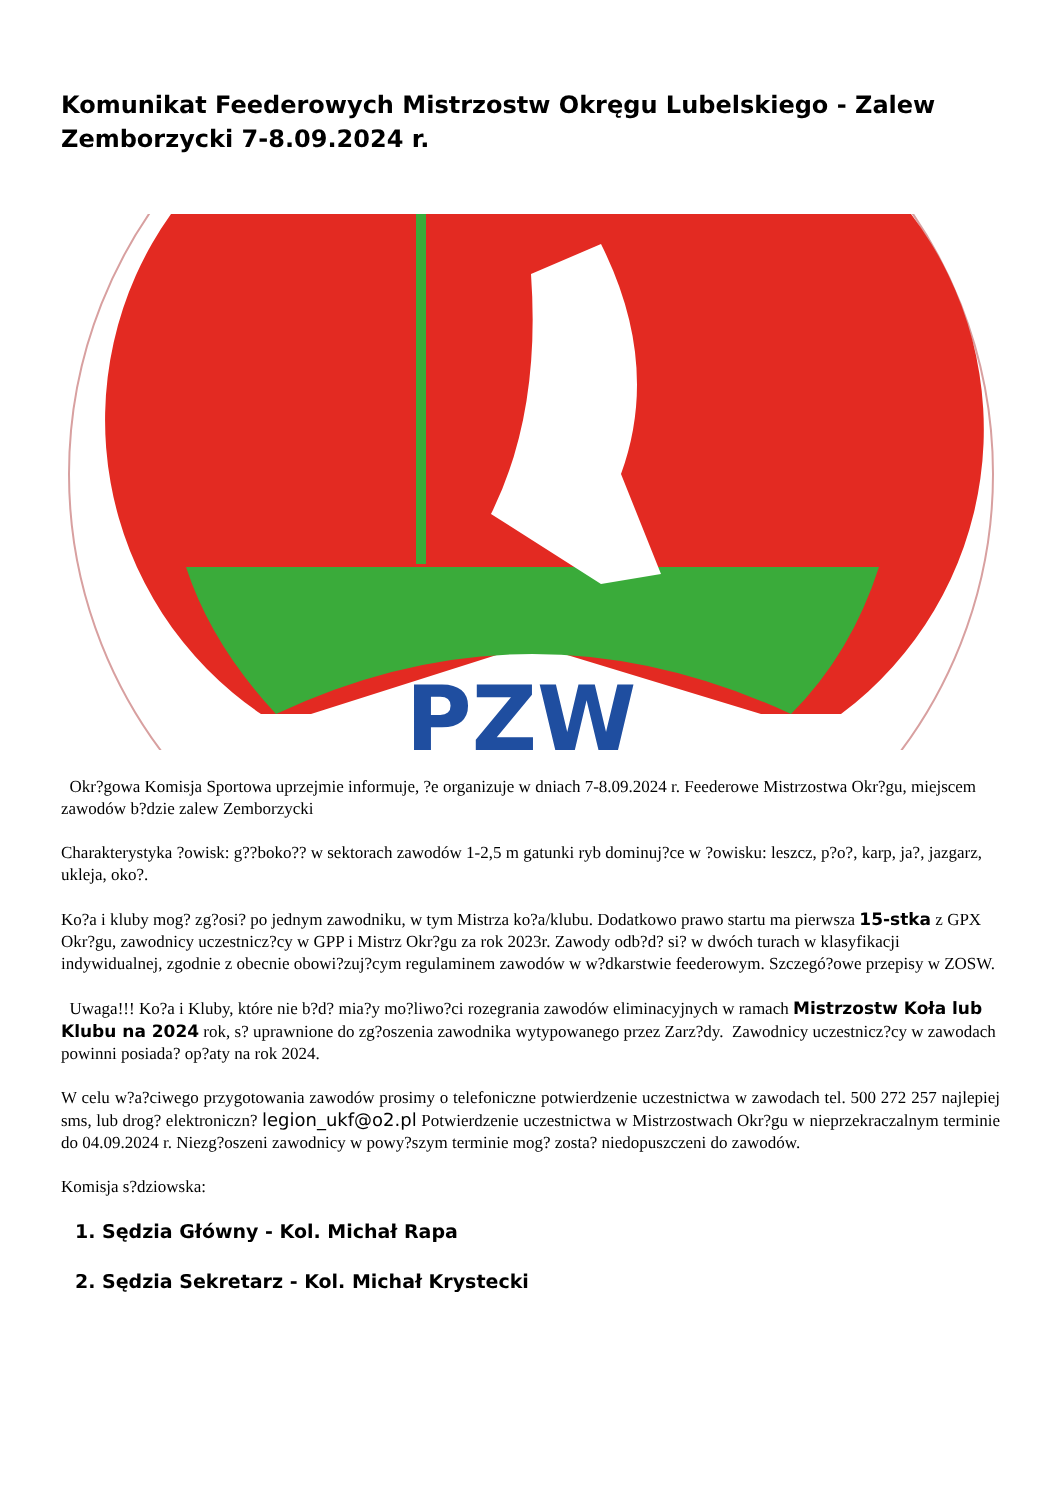Komunikat Feederowych Mistrzostw Okręgu Lubelskiego - Zalew Zemborzycki 7-8.09.2024 r.
PZW
Okr?gowa Komisja Sportowa uprzejmie informuje, ?e organizuje w dniach 7-8.09.2024 r. Feederowe Mistrzostwa Okr?gu, miejscem zawodów b?dzie zalew Zemborzycki
Charakterystyka ?owisk: g??boko?? w sektorach zawodów 1-2,5 m gatunki ryb dominuj?ce w ?owisku: leszcz, p?o?, karp, ja?, jazgarz, ukleja, oko?.
Ko?a i kluby mog? zg?osi? po jednym zawodniku, w tym Mistrza ko?a/klubu. Dodatkowo prawo startu ma pierwsza 15-stka z GPX Okr?gu, zawodnicy uczestnicz?cy w GPP i Mistrz Okr?gu za rok 2023r. Zawody odb?d? si? w dwóch turach w klasyfikacji indywidualnej, zgodnie z obecnie obowi?zuj?cym regulaminem zawodów w w?dkarstwie feederowym. Szczegó?owe przepisy w ZOSW.
Uwaga!!! Ko?a i Kluby, które nie b?d? mia?y mo?liwo?ci rozegrania zawodów eliminacyjnych w ramach Mistrzostw Koła lub Klubu na 2024 rok, s? uprawnione do zg?oszenia zawodnika wytypowanego przez Zarz?dy. Zawodnicy uczestnicz?cy w zawodach powinni posiada? op?aty na rok 2024.
W celu w?a?ciwego przygotowania zawodów prosimy o telefoniczne potwierdzenie uczestnictwa w zawodach tel. 500 272 257 najlepiej sms, lub drog? elektroniczn? legion_ukf@o2.pl Potwierdzenie uczestnictwa w Mistrzostwach Okr?gu w nieprzekraczalnym terminie do 04.09.2024 r. Niezg?oszeni zawodnicy w powy?szym terminie mog? zosta? niedopuszczeni do zawodów.
Komisja s?dziowska:
1. Sędzia Główny - Kol. Michał Rapa
2. Sędzia Sekretarz - Kol. Michał Krystecki